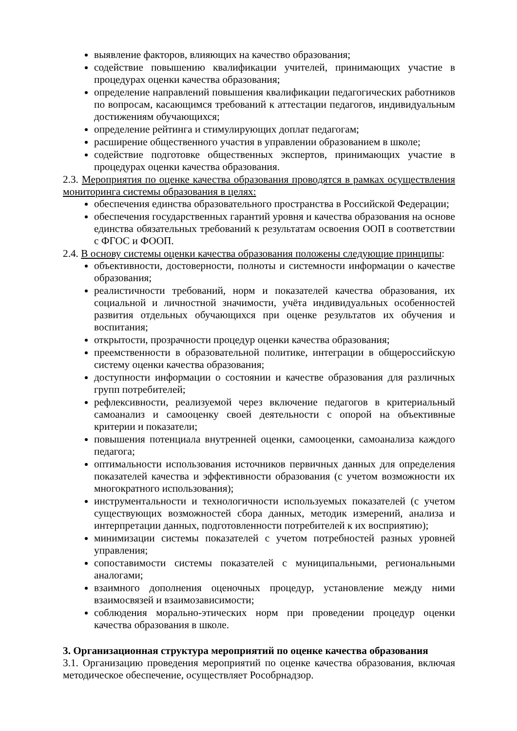выявление факторов, влияющих на качество образования;
содействие повышению квалификации учителей, принимающих участие в процедурах оценки качества образования;
определение направлений повышения квалификации педагогических работников по вопросам, касающимся требований к аттестации педагогов, индивидуальным достижениям обучающихся;
определение рейтинга и стимулирующих доплат педагогам;
расширение общественного участия в управлении образованием в школе;
содействие подготовке общественных экспертов, принимающих участие в процедурах оценки качества образования.
2.3. Мероприятия по оценке качества образования проводятся в рамках осуществления мониторинга системы образования в целях:
обеспечения единства образовательного пространства в Российской Федерации;
обеспечения государственных гарантий уровня и качества образования на основе единства обязательных требований к результатам освоения ООП в соответствии с ФГОС и ФООП.
2.4. В основу системы оценки качества образования положены следующие принципы:
объективности, достоверности, полноты и системности информации о качестве образования;
реалистичности требований, норм и показателей качества образования, их социальной и личностной значимости, учёта индивидуальных особенностей развития отдельных обучающихся при оценке результатов их обучения и воспитания;
открытости, прозрачности процедур оценки качества образования;
преемственности в образовательной политике, интеграции в общероссийскую систему оценки качества образования;
доступности информации о состоянии и качестве образования для различных групп потребителей;
рефлексивности, реализуемой через включение педагогов в критериальный самоанализ и самооценку своей деятельности с опорой на объективные критерии и показатели;
повышения потенциала внутренней оценки, самооценки, самоанализа каждого педагога;
оптимальности использования источников первичных данных для определения показателей качества и эффективности образования (с учетом возможности их многократного использования);
инструментальности и технологичности используемых показателей (с учетом существующих возможностей сбора данных, методик измерений, анализа и интерпретации данных, подготовленности потребителей к их восприятию);
минимизации системы показателей с учетом потребностей разных уровней управления;
сопоставимости системы показателей с муниципальными, региональными аналогами;
взаимного дополнения оценочных процедур, установление между ними взаимосвязей и взаимозависимости;
соблюдения морально-этических норм при проведении процедур оценки качества образования в школе.
3. Организационная структура мероприятий по оценке качества образования
3.1. Организацию проведения мероприятий по оценке качества образования, включая методическое обеспечение, осуществляет Рособрнадзор.